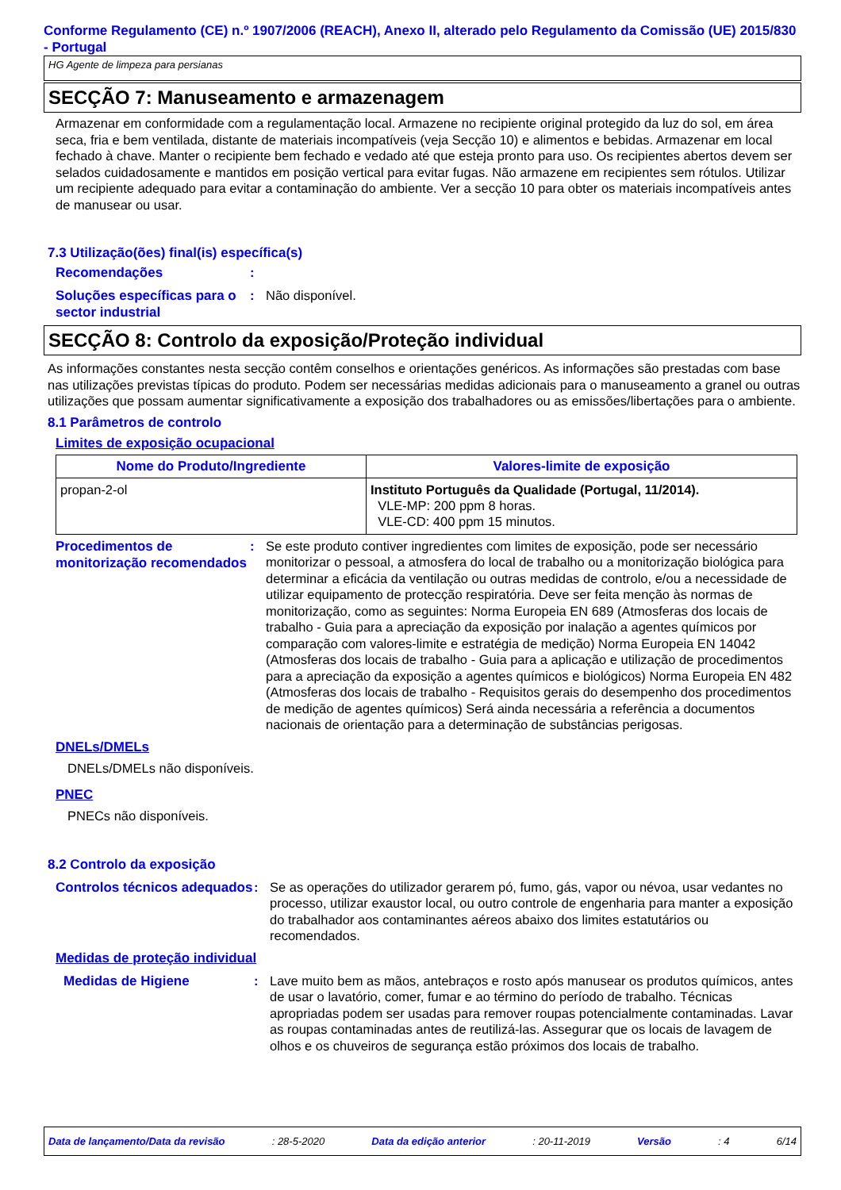Conforme Regulamento (CE) n.º 1907/2006 (REACH), Anexo II, alterado pelo Regulamento da Comissão (UE) 2015/830 - Portugal
HG Agente de limpeza para persianas
SECÇÃO 7: Manuseamento e armazenagem
Armazenar em conformidade com a regulamentação local. Armazene no recipiente original protegido da luz do sol, em área seca, fria e bem ventilada, distante de materiais incompatíveis (veja Secção 10) e alimentos e bebidas. Armazenar em local fechado à chave. Manter o recipiente bem fechado e vedado até que esteja pronto para uso. Os recipientes abertos devem ser selados cuidadosamente e mantidos em posição vertical para evitar fugas. Não armazene em recipientes sem rótulos. Utilizar um recipiente adequado para evitar a contaminação do ambiente. Ver a secção 10 para obter os materiais incompatíveis antes de manusear ou usar.
7.3 Utilização(ões) final(is) específica(s)
Recomendações
:
Soluções específicas para o sector industrial
: Não disponível.
SECÇÃO 8: Controlo da exposição/Proteção individual
As informações constantes nesta secção contêm conselhos e orientações genéricos. As informações são prestadas com base nas utilizações previstas típicas do produto. Podem ser necessárias medidas adicionais para o manuseamento a granel ou outras utilizações que possam aumentar significativamente a exposição dos trabalhadores ou as emissões/libertações para o ambiente.
8.1 Parâmetros de controlo
Limites de exposição ocupacional
| Nome do Produto/Ingrediente | Valores-limite de exposição |
| --- | --- |
| propan-2-ol | Instituto Português da Qualidade (Portugal, 11/2014). VLE-MP: 200 ppm 8 horas. VLE-CD: 400 ppm 15 minutos. |
Procedimentos de monitorização recomendados
: Se este produto contiver ingredientes com limites de exposição, pode ser necessário monitorizar o pessoal, a atmosfera do local de trabalho ou a monitorização biológica para determinar a eficácia da ventilação ou outras medidas de controlo, e/ou a necessidade de utilizar equipamento de protecção respiratória. Deve ser feita menção às normas de monitorização, como as seguintes: Norma Europeia EN 689 (Atmosferas dos locais de trabalho - Guia para a apreciação da exposição por inalação a agentes químicos por comparação com valores-limite e estratégia de medição) Norma Europeia EN 14042 (Atmosferas dos locais de trabalho - Guia para a aplicação e utilização de procedimentos para a apreciação da exposição a agentes químicos e biológicos) Norma Europeia EN 482 (Atmosferas dos locais de trabalho - Requisitos gerais do desempenho dos procedimentos de medição de agentes químicos) Será ainda necessária a referência a documentos nacionais de orientação para a determinação de substâncias perigosas.
DNELs/DMELs
DNELs/DMELs não disponíveis.
PNEC
PNECs não disponíveis.
8.2 Controlo da exposição
Controlos técnicos adequados
: Se as operações do utilizador gerarem pó, fumo, gás, vapor ou névoa, usar vedantes no processo, utilizar exaustor local, ou outro controle de engenharia para manter a exposição do trabalhador aos contaminantes aéreos abaixo dos limites estatutários ou recomendados.
Medidas de proteção individual
Medidas de Higiene
: Lave muito bem as mãos, antebraços e rosto após manusear os produtos químicos, antes de usar o lavatório, comer, fumar e ao término do período de trabalho. Técnicas apropriadas podem ser usadas para remover roupas potencialmente contaminadas. Lavar as roupas contaminadas antes de reutilizá-las. Assegurar que os locais de lavagem de olhos e os chuveiros de segurança estão próximos dos locais de trabalho.
Data de lançamento/Data da revisão : 28-5-2020 Data da edição anterior : 20-11-2019 Versão : 4 6/14